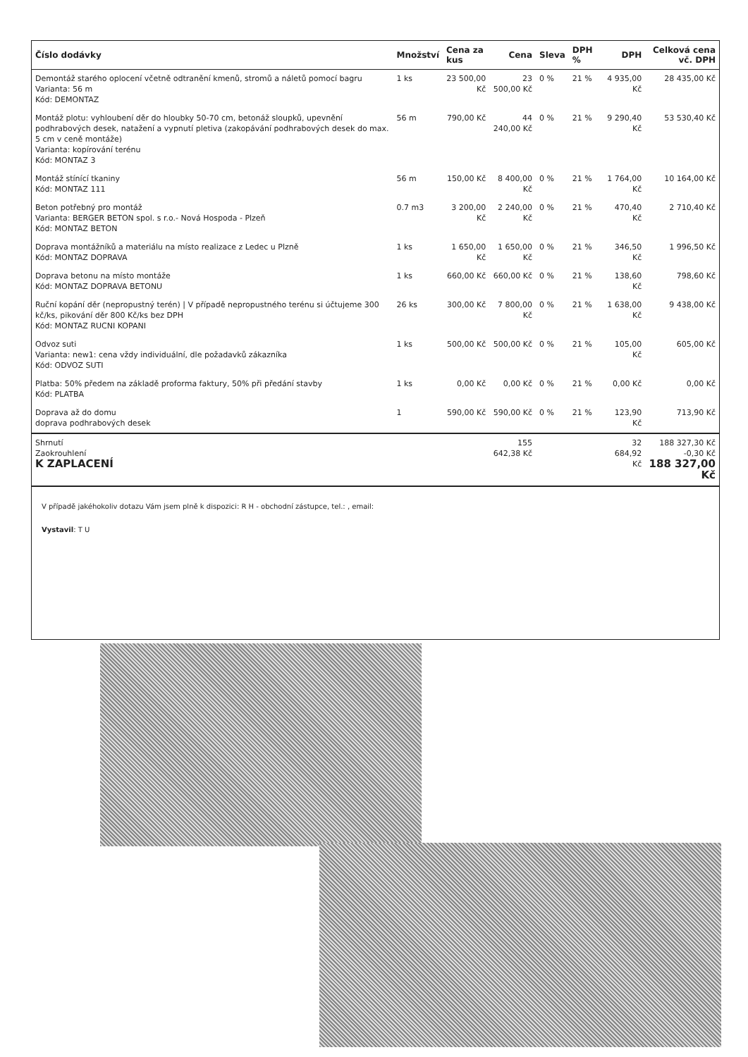| Číslo dodávky | Množství | Cena za kus | Cena | Sleva | DPH % | DPH | Celková cena vč. DPH |
| --- | --- | --- | --- | --- | --- | --- | --- |
| Demontáž starého oplocení včetně odtranění kmenů, stromů a náletů pomocí bagru Varianta: 56 m Kód: DEMONTAZ | 1 ks | 23 500,00 Kč | 23 500,00 Kč | 0 % | 21 % | 4 935,00 Kč | 28 435,00 Kč |
| Montáž plotu: vyhloubení děr do hloubky 50-70 cm, betonáž sloupků, upevnění podhrabových desek, natažení a vypnutí pletiva (zakopávání podhrabových desek do max. 5 cm v ceně montáže) Varianta: kopírování terénu Kód: MONTAZ 3 | 56 m | 790,00 Kč | 44 240,00 Kč | 0 % | 21 % | 9 290,40 Kč | 53 530,40 Kč |
| Montáž stínící tkaniny Kód: MONTAZ 111 | 56 m | 150,00 Kč | 8 400,00 Kč | 0 % | 21 % | 1 764,00 Kč | 10 164,00 Kč |
| Beton potřebný pro montáž Varianta: BERGER BETON spol. s r.o.- Nová Hospoda - Plzeň Kód: MONTAZ BETON | 0.7 m3 | 3 200,00 Kč | 2 240,00 Kč | 0 % | 21 % | 470,40 Kč | 2 710,40 Kč |
| Doprava montážníků a materiálu na místo realizace z Ledec u Plzně Kód: MONTAZ DOPRAVA | 1 ks | 1 650,00 Kč | 1 650,00 Kč | 0 % | 21 % | 346,50 Kč | 1 996,50 Kč |
| Doprava betonu na místo montáže Kód: MONTAZ DOPRAVA BETONU | 1 ks | 660,00 Kč | 660,00 Kč | 0 % | 21 % | 138,60 Kč | 798,60 Kč |
| Ruční kopání děr (nepropustný terén) / V případě nepropustného terénu si účtujeme 300 kč/ks, pikování děr 800 Kč/ks bez DPH Kód: MONTAZ RUCNI KOPANI | 26 ks | 300,00 Kč | 7 800,00 Kč | 0 % | 21 % | 1 638,00 Kč | 9 438,00 Kč |
| Odvoz suti Varianta: new1: cena vždy individuální, dle požadavků zákazníka Kód: ODVOZ SUTI | 1 ks | 500,00 Kč | 500,00 Kč | 0 % | 21 % | 105,00 Kč | 605,00 Kč |
| Platba: 50% předem na základě proforma faktury, 50% při předání stavby Kód: PLATBA | 1 ks | 0,00 Kč | 0,00 Kč | 0 % | 21 % | 0,00 Kč | 0,00 Kč |
| Doprava až do domu doprava podhrabových desek | 1 | 590,00 Kč | 590,00 Kč | 0 % | 21 % | 123,90 Kč | 713,90 Kč |
| Shrnutí Zaokrouhlení K ZAPLACENÍ | | | 155 642,38 Kč | | | 32 684,92 Kč | 188 327,30 Kč -0,30 Kč 188 327,00 Kč |
V případě jakéhokoliv dotazu Vám jsem plně k dispozici: R H - obchodní zástupce, tel.: , email:
Vystavil: T U